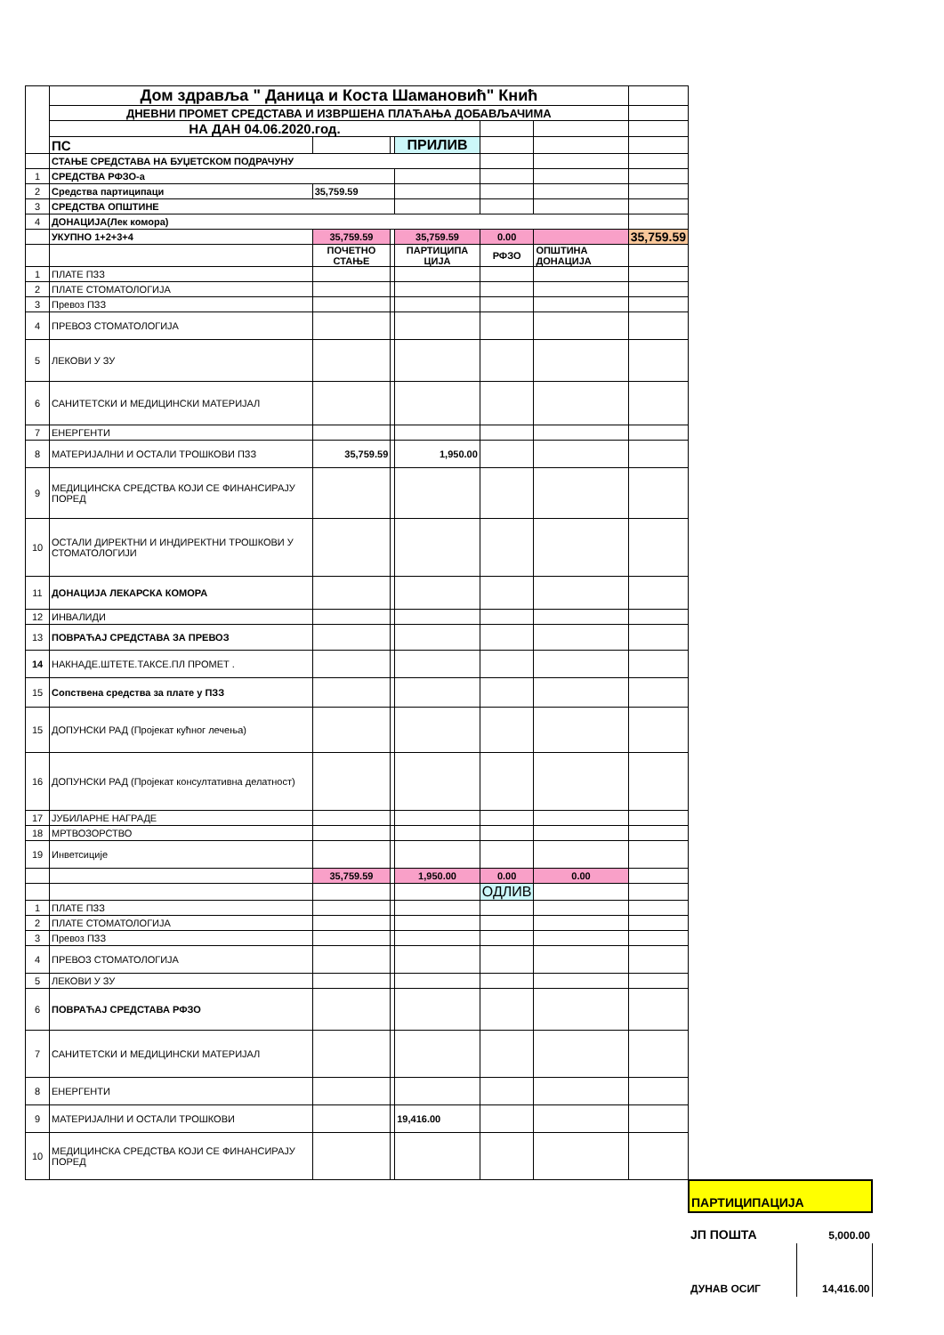| | Дом здравља " Даница и Коста Шамановић" Кнић | | | | | | |
| | ДНЕВНИ ПРОМЕТ СРЕДСТАВА И ИЗВРШЕНА ПЛАЋАЊА ДОБАВЉАЧИМА | | | | | | |
| | НА ДАН 04.06.2020.год. | | | | | | |
| | ПС | | | ПРИЛИВ | | | |
| | СТАЊЕ СРЕДСТАВА НА БУЏЕТСКОМ ПОДРАЧУНУ | | | | | | |
| 1 | СРЕДСТВА РФЗО-а | | | | | | |
| 2 | Средства партиципаци | 35,759.59 | | | | | |
| 3 | СРЕДСТВА ОПШТИНЕ | | | | | | |
| 4 | ДОНАЦИЈА(Лек комора) | | | | | | |
| | УКУПНО 1+2+3+4 | 35,759.59 | | 35,759.59 | 0.00 | | 35,759.59 |
| | | ПОЧЕТНО СТАЊЕ | | ПАРТИЦИПА ЦИЈА | РФЗО | ОПШТИНА ДОНАЦИЈА | |
| 1 | ПЛАТЕ ПЗЗ | | | | | | |
| 2 | ПЛАТЕ СТОМАТОЛОГИЈА | | | | | | |
| 3 | Превоз ПЗЗ | | | | | | |
| 4 | ПРЕВОЗ СТОМАТОЛОГИЈА | | | | | | |
| 5 | ЛЕКОВИ У ЗУ | | | | | | |
| 6 | САНИТЕТСКИ И МЕДИЦИНСКИ МАТЕРИЈАЛ | | | | | | |
| 7 | ЕНЕРГЕНТИ | | | | | | |
| 8 | МАТЕРИЈАЛНИ И ОСТАЛИ ТРОШКОВИ ПЗЗ | 35,759.59 | | 1,950.00 | | | |
| 9 | МЕДИЦИНСКА СРЕДСТВА КОЈИ СЕ ФИНАНСИРАЈУ ПОРЕД | | | | | | |
| 10 | ОСТАЛИ ДИРЕКТНИ И ИНДИРЕКТНИ ТРОШКОВИ У СТОМАТОЛОГИЈИ | | | | | | |
| 11 | ДОНАЦИЈА ЛЕКАРСКА КОМОРА | | | | | | |
| 12 | ИНВАЛИДИ | | | | | | |
| 13 | ПОВРАЋАЈ СРЕДСТАВА ЗА ПРЕВОЗ | | | | | | |
| 14 | НАКНАДЕ.ШТЕТЕ.ТАКСЕ.ПЛ ПРОМЕТ . | | | | | | |
| 15 | Сопствена средства за плате у ПЗЗ | | | | | | |
| 15 | ДОПУНСКИ РАД (Пројекат кућног лечења) | | | | | | |
| 16 | ДОПУНСКИ РАД (Пројекат консултативна делатност) | | | | | | |
| 17 | ЈУБИЛАРНЕ НАГРАДЕ | | | | | | |
| 18 | МРТВОЗОРСТВО | | | | | | |
| 19 | Инветсиције | | | | | | |
| | | 35,759.59 | | 1,950.00 | 0.00 | 0.00 | |
| | | | | | ОДЛИВ | | |
| 1 | ПЛАТЕ ПЗЗ | | | | | | |
| 2 | ПЛАТЕ СТОМАТОЛОГИЈА | | | | | | |
| 3 | Превоз ПЗЗ | | | | | | |
| 4 | ПРЕВОЗ СТОМАТОЛОГИЈА | | | | | | |
| 5 | ЛЕКОВИ У ЗУ | | | | | | |
| 6 | ПОВРАЋАЈ СРЕДСТАВА РФЗО | | | | | | |
| 7 | САНИТЕТСКИ И МЕДИЦИНСКИ МАТЕРИЈАЛ | | | | | | |
| 8 | ЕНЕРГЕНТИ | | | | | | |
| 9 | МАТЕРИЈАЛНИ И ОСТАЛИ ТРОШКОВИ | | | 19,416.00 | | | |
| 10 | МЕДИЦИНСКА СРЕДСТВА КОЈИ СЕ ФИНАНСИРАЈУ ПОРЕД | | | | | | |
| ПАРТИЦИПАЦИЈА | |
| ЈП ПОШТА | 5,000.00 |
| ДУНАВ ОСИГ | 14,416.00 |